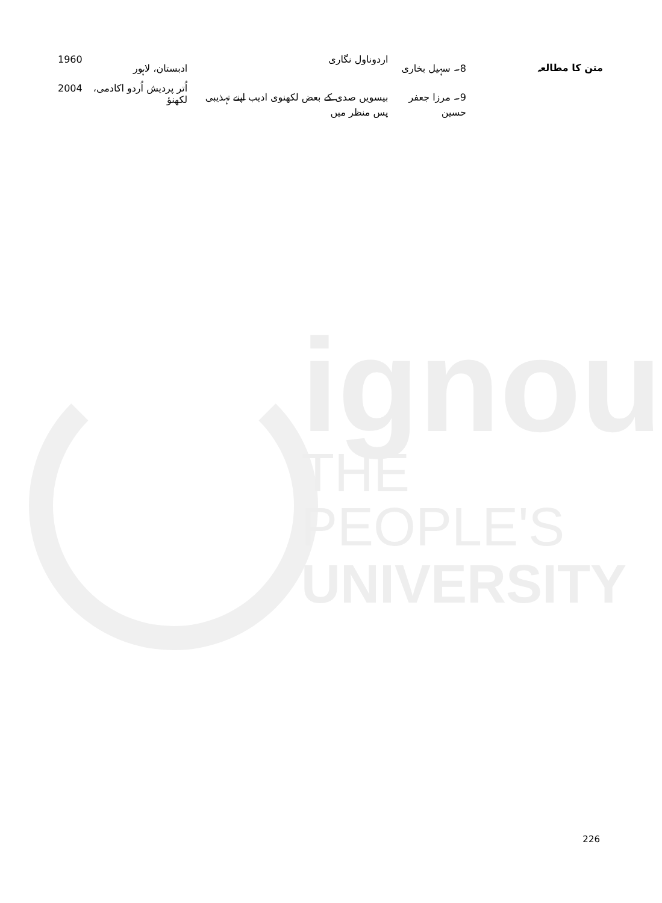متن کا مطالعہ
ignou
THE PEOPLE'S
UNIVERSITY
| 8۔ سہیل بخاری | اردوناول نگاری | ادبستان، لاہور | 1960 |
| 9۔ مرزا جعفر حسین | بیسویں صدی کے بعض لکھنوی ادیب اپنے تہذیبی پس منظر میں | اُتر پردیش اُردو اکادمی، لکھنؤ | 2004 |
226